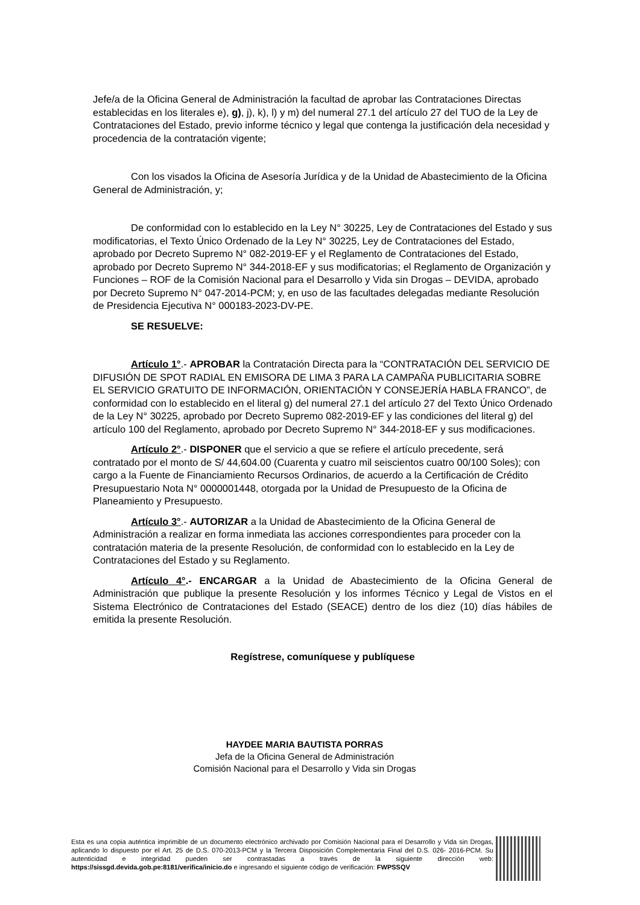Jefe/a de la Oficina General de Administración la facultad de aprobar las Contrataciones Directas establecidas en los literales e), g), j), k), l) y m) del numeral 27.1 del artículo 27 del TUO de la Ley de Contrataciones del Estado, previo informe técnico y legal que contenga la justificación dela necesidad y procedencia de la contratación vigente;
Con los visados la Oficina de Asesoría Jurídica y de la Unidad de Abastecimiento de la Oficina General de Administración, y;
De conformidad con lo establecido en la Ley N° 30225, Ley de Contrataciones del Estado y sus modificatorias, el Texto Único Ordenado de la Ley N° 30225, Ley de Contrataciones del Estado, aprobado por Decreto Supremo N° 082-2019-EF y el Reglamento de Contrataciones del Estado, aprobado por Decreto Supremo N° 344-2018-EF y sus modificatorias; el Reglamento de Organización y Funciones – ROF de la Comisión Nacional para el Desarrollo y Vida sin Drogas – DEVIDA, aprobado por Decreto Supremo N° 047-2014-PCM; y, en uso de las facultades delegadas mediante Resolución de Presidencia Ejecutiva N° 000183-2023-DV-PE.
SE RESUELVE:
Artículo 1°.- APROBAR la Contratación Directa para la “CONTRATACIÓN DEL SERVICIO DE DIFUSIÓN DE SPOT RADIAL EN EMISORA DE LIMA 3 PARA LA CAMPAÑA PUBLICITARIA SOBRE EL SERVICIO GRATUITO DE INFORMACIÓN, ORIENTACIÓN Y CONSEJERÍA HABLA FRANCO”, de conformidad con lo establecido en el literal g) del numeral 27.1 del artículo 27 del Texto Único Ordenado de la Ley N° 30225, aprobado por Decreto Supremo 082-2019-EF y las condiciones del literal g) del artículo 100 del Reglamento, aprobado por Decreto Supremo N° 344-2018-EF y sus modificaciones.
Artículo 2°.- DISPONER que el servicio a que se refiere el artículo precedente, será contratado por el monto de S/ 44,604.00 (Cuarenta y cuatro mil seiscientos cuatro 00/100 Soles); con cargo a la Fuente de Financiamiento Recursos Ordinarios, de acuerdo a la Certificación de Crédito Presupuestario Nota N° 0000001448, otorgada por la Unidad de Presupuesto de la Oficina de Planeamiento y Presupuesto.
Artículo 3°.- AUTORIZAR a la Unidad de Abastecimiento de la Oficina General de Administración a realizar en forma inmediata las acciones correspondientes para proceder con la contratación materia de la presente Resolución, de conformidad con lo establecido en la Ley de Contrataciones del Estado y su Reglamento.
Artículo 4°.- ENCARGAR a la Unidad de Abastecimiento de la Oficina General de Administración que publique la presente Resolución y los informes Técnico y Legal de Vistos en el Sistema Electrónico de Contrataciones del Estado (SEACE) dentro de los diez (10) días hábiles de emitida la presente Resolución.
Regístrese, comuníquese y publíquese
HAYDEE MARIA BAUTISTA PORRAS
Jefa de la Oficina General de Administración
Comisión Nacional para el Desarrollo y Vida sin Drogas
Esta es una copia auténtica imprimible de un documento electrónico archivado por Comisión Nacional para el Desarrollo y Vida sin Drogas, aplicando lo dispuesto por el Art. 25 de D.S. 070-2013-PCM y la Tercera Disposición Complementaria Final del D.S. 026- 2016-PCM. Su autenticidad e integridad pueden ser contrastadas a través de la siguiente dirección web: https://sissgd.devida.gob.pe:8181/verifica/inicio.do e ingresando el siguiente código de verificación: FWPSSQV